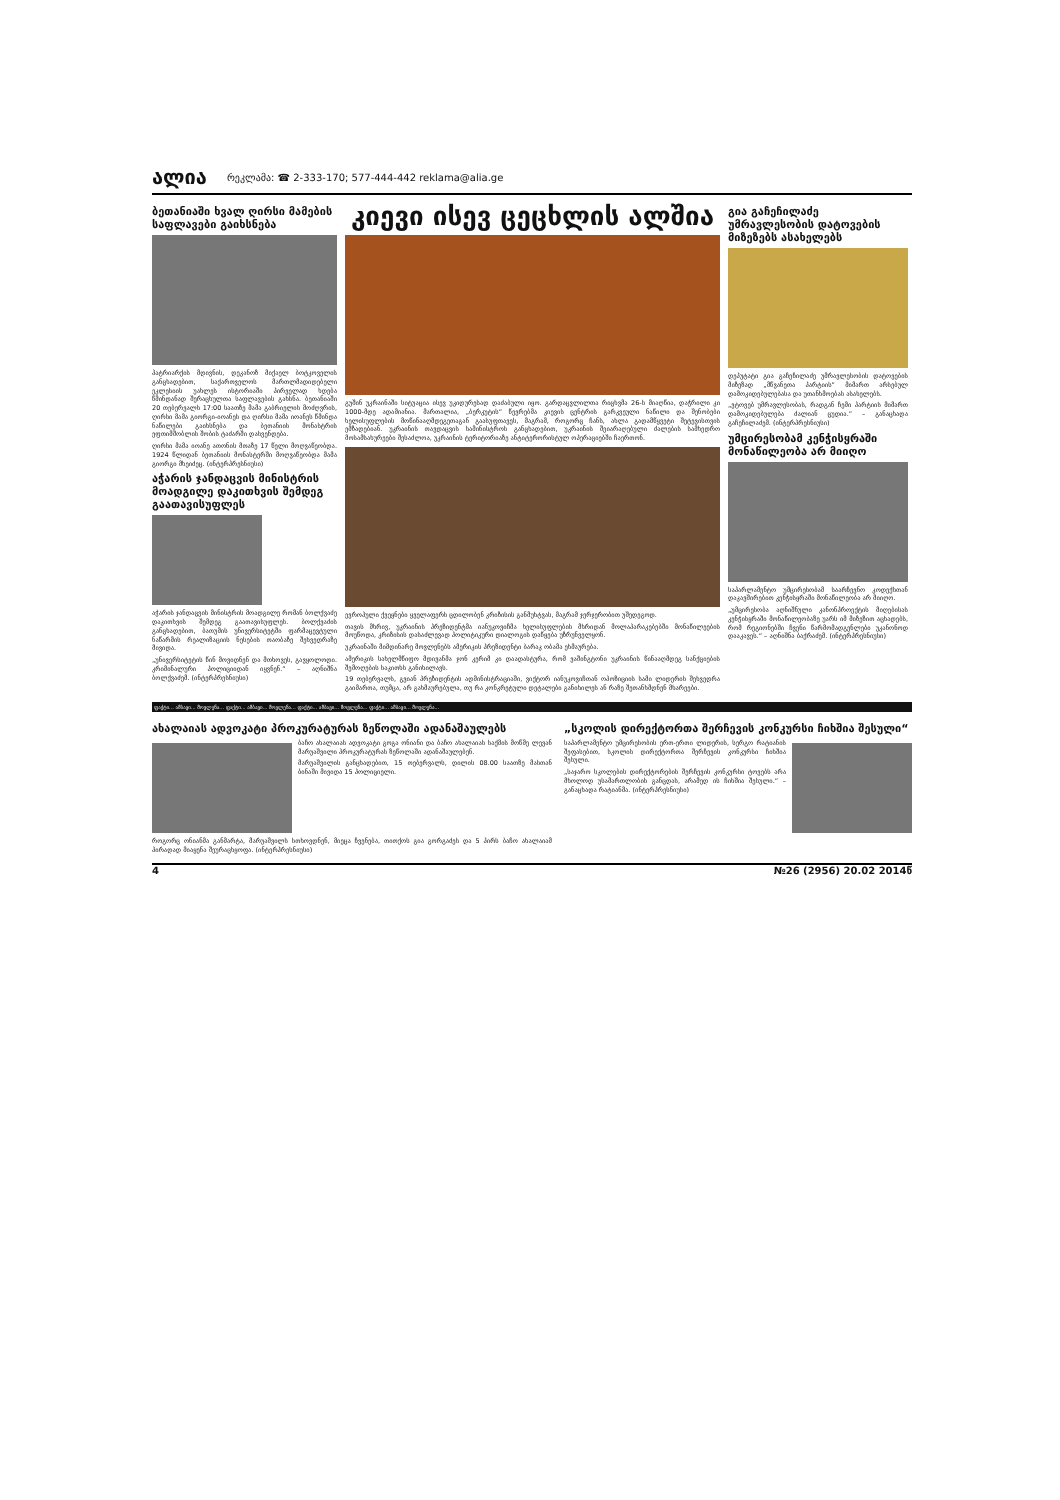ალია რეკლამა: ☎ 2-333-170; 577-444-442 reklama@alia.ge
ბეთანიაში ხვალ ღირსი მამების საფლავები გაიხსნება
პატრიარქის მდივნის, დეკანოზ მიქაელ ბოტკოველის განცხადებით, საქართველოს მართლმადიდებელი ეკლესიის უახლეს ისტორიაში პირველად ხდება წმინდანად შერაცხულთა საფლავების გახსნა. ბეთანიაში 20 თებერვალს 17:00 საათზე მამა გაბრიელის მოძღვრის, ღირსი მამა გიორგი-იოანეს და ღირსი მამა იოანეს წმინდა ნაწილები გაიხსნება და ბეთანიის მონასტრის ეფთიმშობლის შობის ტაძარში დასვენდება.
ღირსი მამა იოანე ათონის მთაზე 17 წელი მოღვაწეობდა. 1924 წლიდან ბეთანიის მონასტერში მოღვაწეობდა მამა გიორგი მხეიძეც. (ინტერპრესნიუსი)
აჭარის ჯანდაცვის მინისტრის მოადგილე დაკითხვის შემდეგ გაათავისუფლეს
აჭარის ჯანდაცვის მინისტრის მოადგილე რომან ბოლქვაძე დაკითხვის შემდეგ გაათავისუფლეს. ბოლქვაძის განცხადებით, ბათუმის უნივერსიტეტში ფარმაცევტული ნაწარმის რეალიზაციის ნესების თაობაზე შეხვედრაზე მივიდა.
„უნივერსიტეტის წინ მოვიდნენ და მთხოვეს, გავყოლოდი. კრიმინალური პოლიციიდან იყვნენ.“ – აღნიშნა ბოლქვაძემ. (ინტერპრესნიუსი)
კიევი ისევ ცეცხლის ალშია
გუშინ უკრაინაში სიტუაცია ისევ უკიდურესად დაძაბული იყო. გარდაცვლილთა რიცხვმა 26-ს მიაღწია, დაჭრილი კი 1000-მდე ადამიანია. მართალია, „ბერკუტის“ წევრებმა კიევის ცენტრის გარკვეული ნაწილი და შენობები ხელისუფლების მოწინააღმდეგეთაგან გაასუფთავეს, მაგრამ, როგორც ჩანს, ახლა გადამწყვეტი შეტევისთვის ემზადებიან. უკრაინის თავდაცვის სამინისტროს განცხადებით, უკრაინის შეიარაღებული ძალების სამხედრო მოსამსახურეები შესაძლოა, უკრაინის ტერიტორიაზე ანტიტერორისტულ ოპერაციებში ჩაერთონ.
ევროპული ქვეყნები ყველაფერს ცდილობენ კრიზისის განმუხტვას, მაგრამ ჯერჯერობით უშედეგოდ.
თავის მხრივ, უკრაინის პრეზიდენტმა იანუკოვიჩმა ხელისუფლების მხრიდან მოლაპარაკებებში მონაწილეების მოუწოდა, კრიზისის დასაძლევად პოლიტიკური დიალოგის დაწყება უზრუნველყონ.
უკრაინაში მიმდინარე მოვლენებს ამერიკის პრეზიდენტი ბარაკ ობამა ეხმაურება.
ამერიკის სახელმწიფო მდივანმა ჯონ კერიმ კი დაადასტურა, რომ ვაშინგტონი უკრაინის წინააღმდეგ სანქციების შემოღების საკითხს განიხილავს.
19 თებერვალს, გვიან პრეზიდენტის ადმინისტრაციაში, ვიქტორ იანუკოვიჩთან ოპოზიციის სამი ლიდერის შეხვედრა გაიმართა, თუმცა, არ გახმაურებულა, თუ რა კონკრეტული დეტალები განიხილეს ან რაზე შეთანხმდნენ მხარეები.
გია გაჩეჩილაძე უმრავლესობის დატოვების მიზეზებს ასახელებს
დეპუტატი გია გაჩეჩილაძე უმრავლესობის დატოვების მიზეზად „მწვანეთა პარტიის“ მიმართ არსებულ დამოკიდებულებასა და უთანხმოებას ასახელებს.
„ვტოვებ უმრავლესობას, რადგან ჩემი პარტიის მიმართ დამოკიდებულება ძალიან ცუდია.“ – განაცხადა გაჩეჩილაძემ. (ინტერპრესნიუსი)
უმცირესობამ კენჭისყრაში მონაწილეობა არ მიიღო
საპარლამენტო უმცირესობამ საარჩევნო კოდექსთან დაკავშირებით კენჭისყრაში მონაწილეობა არ მიიღო.
„უმცირესობა აღნიშნული კანონპროექტის მიღებისას კენჭისყრაში მონაწილეობაზე უარს იმ მიზეზით აცხადებს, რომ რეგიონებში ჩვენი წარმომადგენლები უკანონოდ დააკავეს.“ – აღნიშნა ბაქრაძემ. (ინტერპრესნიუსი)
ფაქტი... ამბავი... მოვლენა... ფაქტი... ამბავი... მოვლენა... ფაქტი... ამბავი... მოვლენა... ფაქტი... ამბავი... მოვლენა...
ახალაიას ადვოკატი პროკურატურას ზეწოლაში ადანაშაულებს
ბაჩო ახალაიას ადვოკატი გოგა ონიანი და ბაჩო ახალაიას საქმის მოწმე ლევან მარუაშვილი პროკურატურას ზეწოლაში ადანაშაულებენ.
მარუაშვილის განცხადებით, 15 თებერვალს, დილის 08.00 საათზე მასთან ბინაში მივიდა 15 პოლიციელი.
როგორც ონიანმა განმარტა, მარუაშვილს სთხოვდნენ, მიეცა ჩვენება, თითქოს გია გორგაძეს და 5 პირს ბაჩო ახალაიამ პირადად მიაყენა შეურაცხყოფა. (ინტერპრესნიუსი)
„სკოლის დირექტორთა შერჩევის კონკურსი ჩიხშია შესული“
საპარლამენტო უმცირესობის ერთ-ერთი ლიდერის, სერგო რატიანის შეფასებით, სკოლის დირექტორთა შერჩევის კონკურსი ჩიხშია შესული.
„საჯარო სკოლების დირექტორების შერჩევის კონკურსი ტოვებს არა მხოლოდ უსამართლობის განცდას, არამედ ის ჩიხშია შესული.“ – განაცხადა რატიანმა. (ინტერპრესნიუსი)
4 №26 (2956) 20.02 2014წ